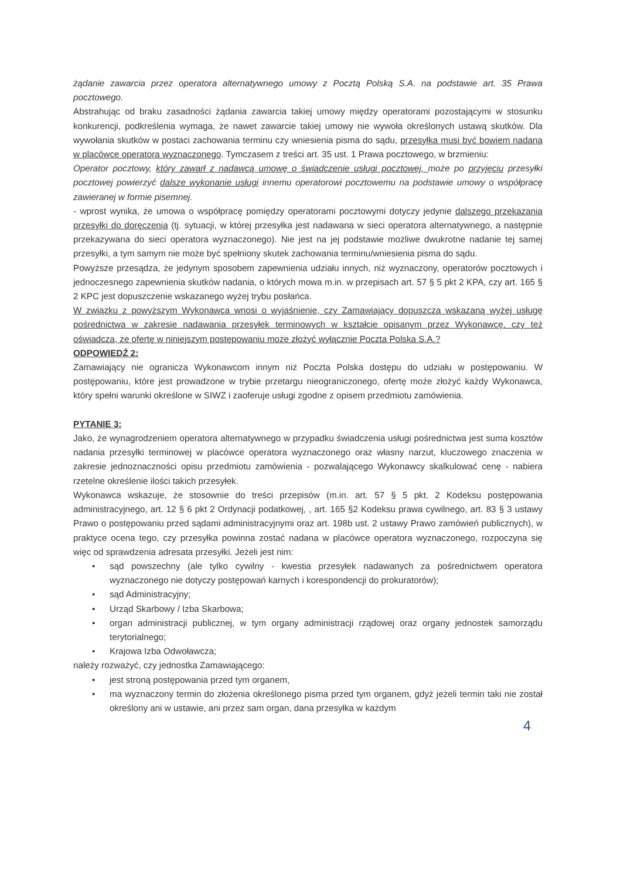żądanie zawarcia przez operatora alternatywnego umowy z Pocztą Polską S.A. na podstawie art. 35 Prawa pocztowego.
Abstrahując od braku zasadności żądania zawarcia takiej umowy między operatorami pozostającymi w stosunku konkurencji, podkreślenia wymaga, że nawet zawarcie takiej umowy nie wywoła określonych ustawą skutków. Dla wywołania skutków w postaci zachowania terminu czy wniesienia pisma do sądu, przesyłka musi być bowiem nadana w placówce operatora wyznaczonego. Tymczasem z treści art. 35 ust. 1 Prawa pocztowego, w brzmieniu:
Operator pocztowy, który zawarł z nadawcą umowę o świadczenie usługi pocztowej, może po przyjęciu przesyłki pocztowej powierzyć dalsze wykonanie usługi innemu operatorowi pocztowemu na podstawie umowy o współpracę zawieranej w formie pisemnej.
- wprost wynika, że umowa o współpracę pomiędzy operatorami pocztowymi dotyczy jedynie dalszego przekazania przesyłki do doręczenia (tj. sytuacji, w której przesyłka jest nadawana w sieci operatora alternatywnego, a następnie przekazywana do sieci operatora wyznaczonego). Nie jest na jej podstawie możliwe dwukrotne nadanie tej samej przesyłki, a tym samym nie może być spełniony skutek zachowania terminu/wniesienia pisma do sądu.
Powyższe przesądza, że jedynym sposobem zapewnienia udziału innych, niż wyznaczony, operatorów pocztowych i jednoczesnego zapewnienia skutków nadania, o których mowa m.in. w przepisach art. 57 § 5 pkt 2 KPA, czy art. 165 § 2 KPC jest dopuszczenie wskazanego wyżej trybu posłańca.
W związku z powyższym Wykonawca wnosi o wyjaśnienie, czy Zamawiający dopuszcza wskazaną wyżej usługę pośrednictwa w zakresie nadawania przesyłek terminowych w kształcie opisanym przez Wykonawcę, czy też oświadcza, że ofertę w niniejszym postępowaniu może złożyć wyłącznie Poczta Polska S.A.?
ODPOWIEDŹ 2:
Zamawiający nie ogranicza Wykonawcom innym niż Poczta Polska dostępu do udziału w postępowaniu. W postępowaniu, które jest prowadzone w trybie przetargu nieograniczonego, ofertę może złożyć każdy Wykonawca, który spełni warunki określone w SIWZ i zaoferuje usługi zgodne z opisem przedmiotu zamówienia.
PYTANIE 3:
Jako, że wynagrodzeniem operatora alternatywnego w przypadku świadczenia usługi pośrednictwa jest suma kosztów nadania przesyłki terminowej w placówce operatora wyznaczonego oraz własny narzut, kluczowego znaczenia w zakresie jednoznaczności opisu przedmiotu zamówienia - pozwalającego Wykonawcy skalkulować cenę - nabiera rzetelne określenie ilości takich przesyłek.
Wykonawca wskazuje, że stosownie do treści przepisów (m.in. art. 57 § 5 pkt. 2 Kodeksu postępowania administracyjnego, art. 12 § 6 pkt 2 Ordynacji podatkowej, , art. 165 §2 Kodeksu prawa cywilnego, art. 83 § 3 ustawy Prawo o postępowaniu przed sądami administracyjnymi oraz art. 198b ust. 2 ustawy Prawo zamówień publicznych), w praktyce ocena tego, czy przesyłka powinna zostać nadana w placówce operatora wyznaczonego, rozpoczyna się więc od sprawdzenia adresata przesyłki. Jeżeli jest nim:
• sąd powszechny (ale tylko cywilny - kwestia przesyłek nadawanych za pośrednictwem operatora wyznaczonego nie dotyczy postępowań karnych i korespondencji do prokuratorów);
• sąd Administracyjny;
• Urząd Skarbowy / Izba Skarbowa;
• organ administracji publicznej, w tym organy administracji rządowej oraz organy jednostek samorządu terytorialnego;
• Krajowa Izba Odwoławcza;
należy rozważyć, czy jednostka Zamawiającego:
• jest stroną postępowania przed tym organem,
• ma wyznaczony termin do złożenia określonego pisma przed tym organem, gdyż jeżeli termin taki nie został określony ani w ustawie, ani przez sam organ, dana przesyłka w każdym
4